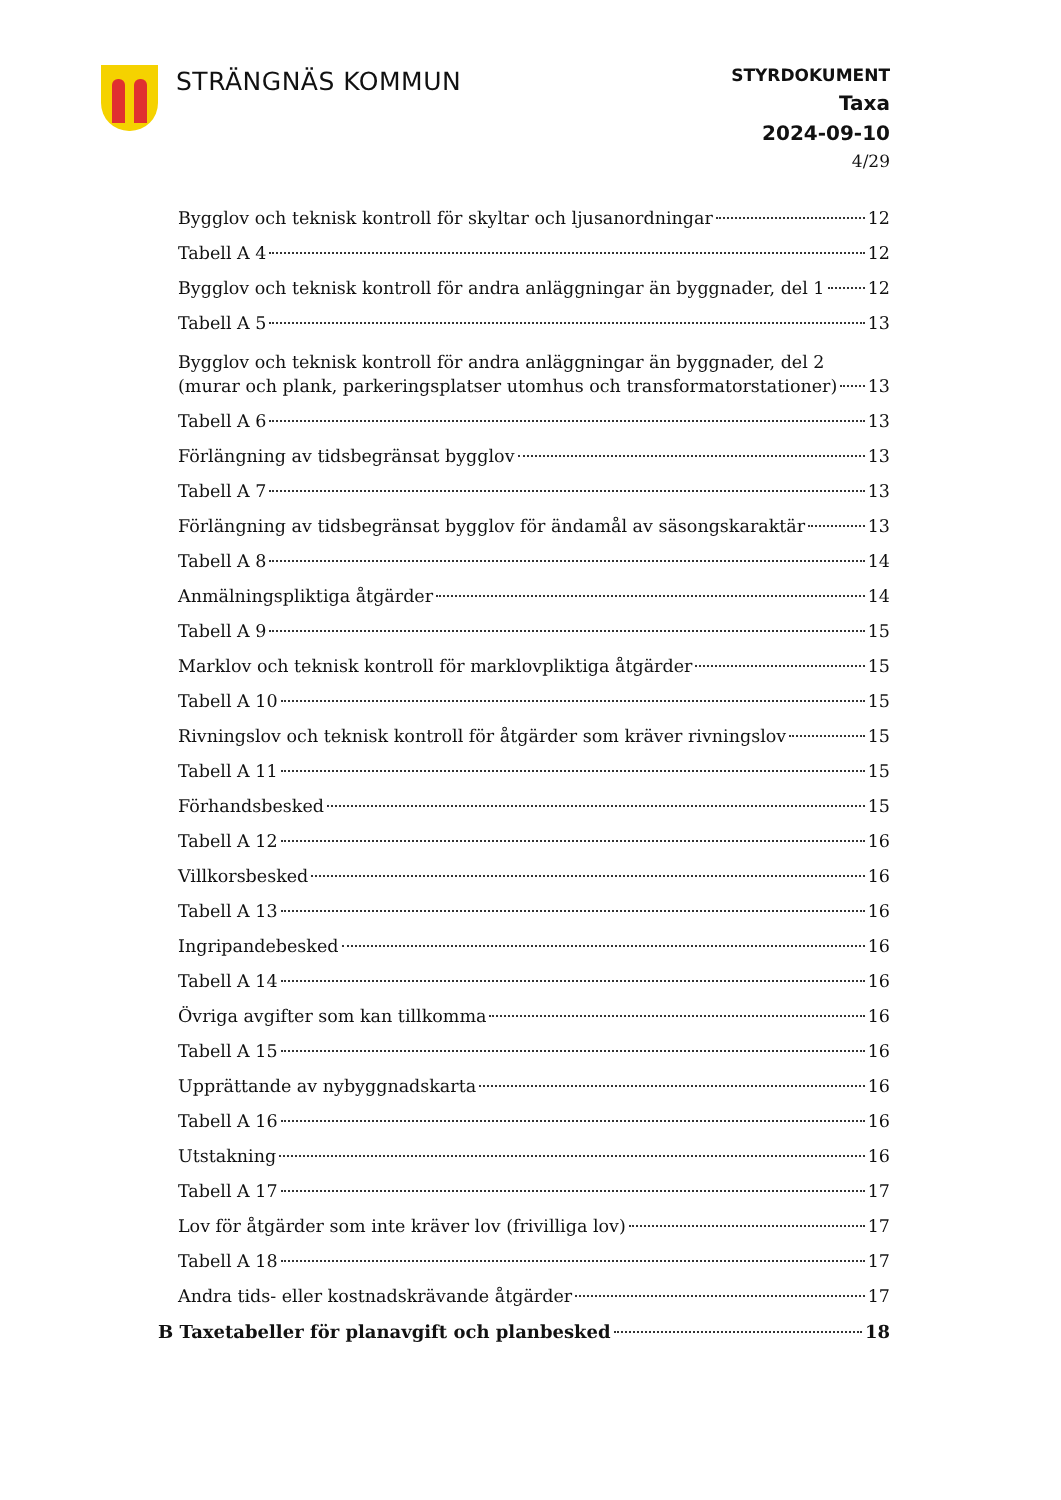STRÄNGNÄS KOMMUN
STYRDOKUMENT
Taxa
2024-09-10
4/29
Bygglov och teknisk kontroll för skyltar och ljusanordningar 12
Tabell A 4 12
Bygglov och teknisk kontroll för andra anläggningar än byggnader, del 1 12
Tabell A 5 13
Bygglov och teknisk kontroll för andra anläggningar än byggnader, del 2
(murar och plank, parkeringsplatser utomhus och transformatorstationer) 13
Tabell A 6 13
Förlängning av tidsbegränsat bygglov 13
Tabell A 7 13
Förlängning av tidsbegränsat bygglov för ändamål av säsongskaraktär 13
Tabell A 8 14
Anmälningspliktiga åtgärder 14
Tabell A 9 15
Marklov och teknisk kontroll för marklovpliktiga åtgärder 15
Tabell A 10 15
Rivningslov och teknisk kontroll för åtgärder som kräver rivningslov 15
Tabell A 11 15
Förhandsbesked 15
Tabell A 12 16
Villkorsbesked 16
Tabell A 13 16
Ingripandebesked 16
Tabell A 14 16
Övriga avgifter som kan tillkomma 16
Tabell A 15 16
Upprättande av nybyggnadskarta 16
Tabell A 16 16
Utstakning 16
Tabell A 17 17
Lov för åtgärder som inte kräver lov (frivilliga lov) 17
Tabell A 18 17
Andra tids- eller kostnadskrävande åtgärder 17
B Taxetabeller för planavgift och planbesked 18